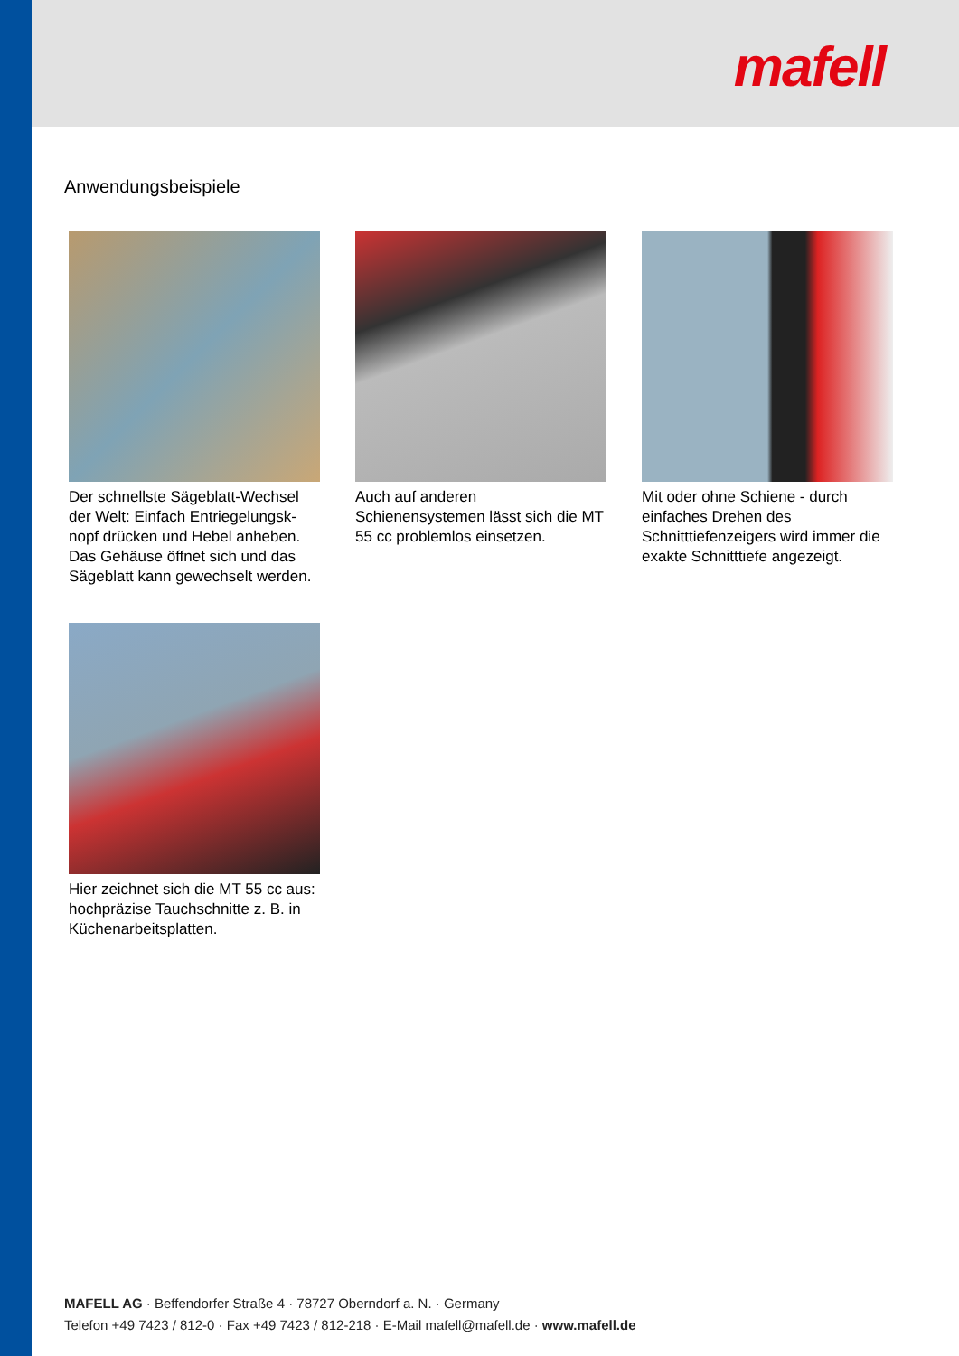mafell
Anwendungsbeispiele
Der schnellste Sägeblatt-Wechsel der Welt: Einfach Entriegelungsk-nopf drücken und Hebel anheben. Das Gehäuse öffnet sich und das Sägeblatt kann gewechselt werden.
Auch auf anderen Schienensystemen lässt sich die MT 55 cc problemlos einsetzen.
Mit oder ohne Schiene - durch einfaches Drehen des Schnitttiefenzeigers wird immer die exakte Schnitttiefe angezeigt.
Hier zeichnet sich die MT 55 cc aus: hochpräzise Tauchschnitte z. B. in Küchenarbeitsplatten.
MAFELL AG · Beffendorfer Straße 4 · 78727 Oberndorf a. N. · Germany
Telefon +49 7423 / 812-0 · Fax +49 7423 / 812-218 · E-Mail mafell@mafell.de · www.mafell.de